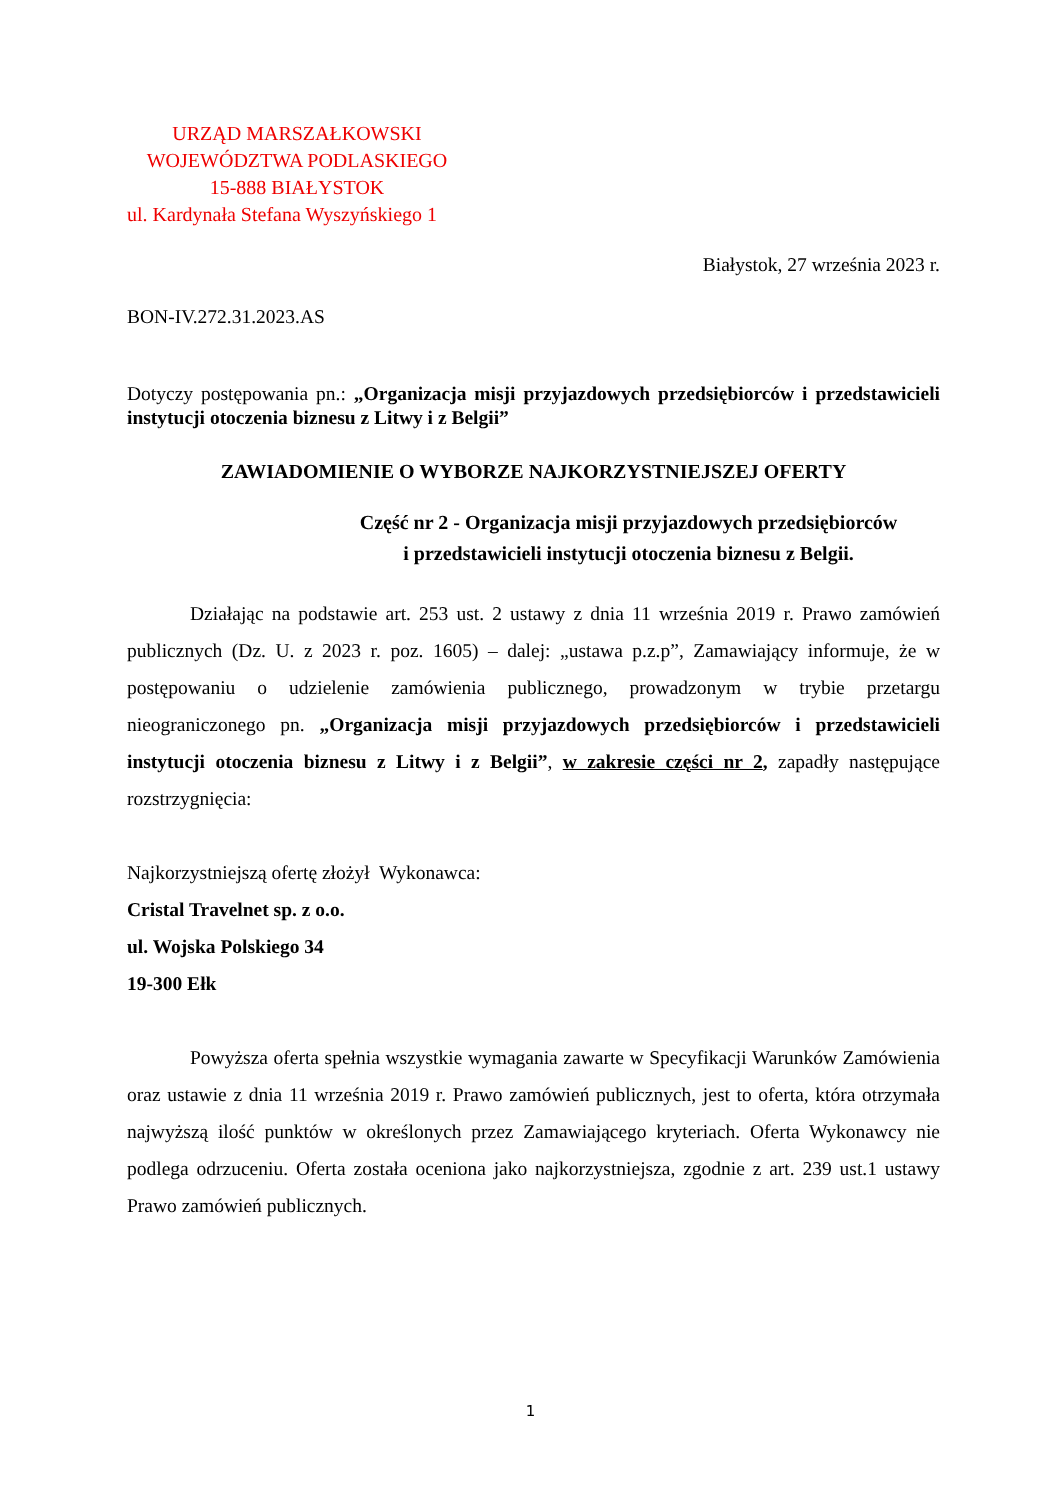URZĄD MARSZAŁKOWSKI
WOJEWÓDZTWA PODLASKIEGO
15-888 BIAŁYSTOK
ul. Kardynała Stefana Wyszyńskiego 1
Białystok, 27 września 2023 r.
BON-IV.272.31.2023.AS
Dotyczy postępowania pn.: „Organizacja misji przyjazdowych przedsiębiorców i przedstawicieli instytucji otoczenia biznesu z Litwy i z Belgii”
ZAWIADOMIENIE O WYBORZE NAJKORZYSTNIEJSZEJ OFERTY
Część nr 2 - Organizacja misji przyjazdowych przedsiębiorców
i przedstawicieli instytucji otoczenia biznesu z Belgii.
Działając na podstawie art. 253 ust. 2 ustawy z dnia 11 września 2019 r. Prawo zamówień publicznych (Dz. U. z 2023 r. poz. 1605) – dalej: „ustawa p.z.p”, Zamawiający informuje, że w postępowaniu o udzielenie zamówienia publicznego, prowadzonym w trybie przetargu nieograniczonego pn. „Organizacja misji przyjazdowych przedsiębiorców i przedstawicieli instytucji otoczenia biznesu z Litwy i z Belgii”, w zakresie części nr 2, zapadły następujące rozstrzygnięcia:
Najkorzystniejszą ofertę złożył Wykonawca:
Cristal Travelnet sp. z o.o.
ul. Wojska Polskiego 34
19-300 Ełk
Powyższa oferta spełnia wszystkie wymagania zawarte w Specyfikacji Warunków Zamówienia oraz ustawie z dnia 11 września 2019 r. Prawo zamówień publicznych, jest to oferta, która otrzymała najwyższą ilość punktów w określonych przez Zamawiającego kryteriach. Oferta Wykonawcy nie podlega odrzuceniu. Oferta została oceniona jako najkorzystniejsza, zgodnie z art. 239 ust.1 ustawy Prawo zamówień publicznych.
1